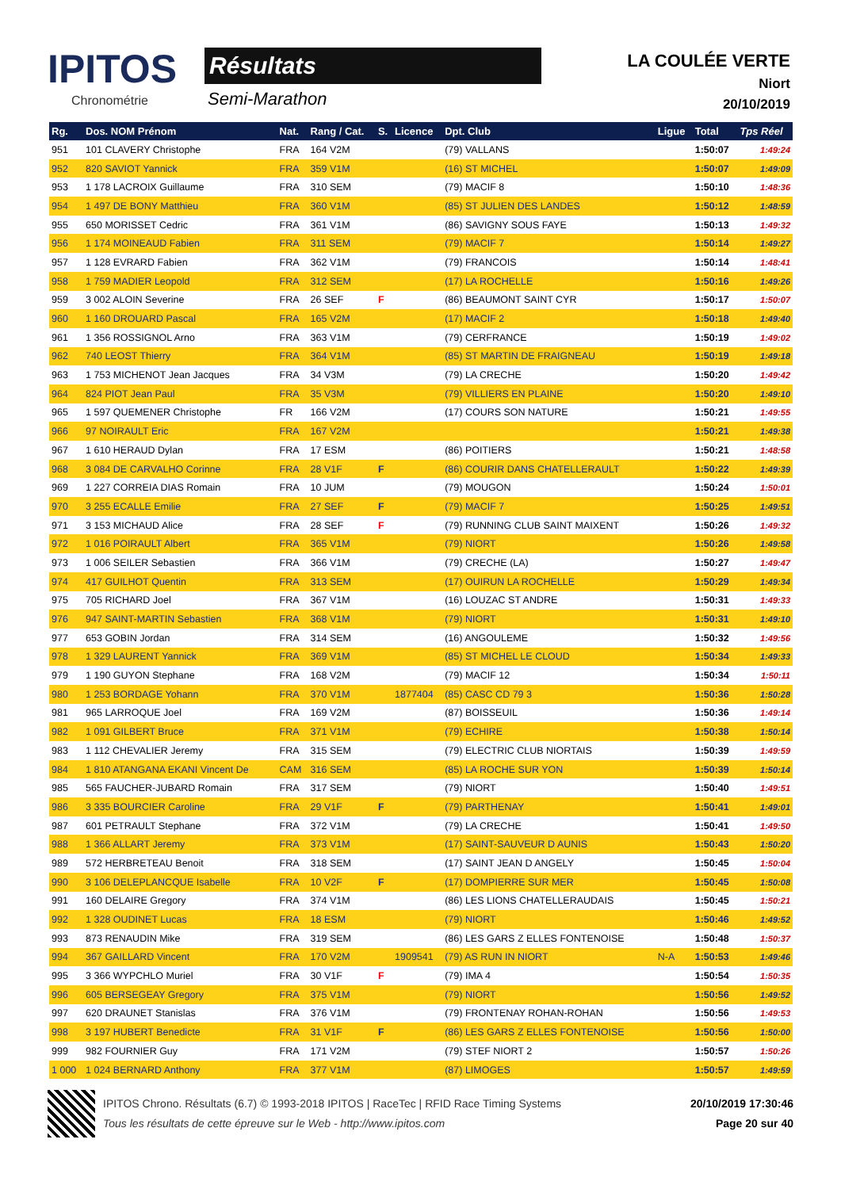IPITOS
Chronométrie
Résultats
Semi-Marathon
LA COULÉE VERTE
Niort
20/10/2019
| Rg. | Dos. NOM Prénom | Nat. | Rang / Cat. | S. | Licence | Dpt. Club | Ligue | Total | Tps Réel |
| --- | --- | --- | --- | --- | --- | --- | --- | --- | --- |
| 951 | 101 CLAVERY Christophe | FRA | 164 V2M | | | (79) VALLANS | | 1:50:07 | 1:49:24 |
| 952 | 820 SAVIOT Yannick | FRA | 359 V1M | | | (16) ST MICHEL | | 1:50:07 | 1:49:09 |
| 953 | 1 178 LACROIX Guillaume | FRA | 310 SEM | | | (79) MACIF 8 | | 1:50:10 | 1:48:36 |
| 954 | 1 497 DE BONY Matthieu | FRA | 360 V1M | | | (85) ST JULIEN DES LANDES | | 1:50:12 | 1:48:59 |
| 955 | 650 MORISSET Cedric | FRA | 361 V1M | | | (86) SAVIGNY SOUS FAYE | | 1:50:13 | 1:49:32 |
| 956 | 1 174 MOINEAUD Fabien | FRA | 311 SEM | | | (79) MACIF 7 | | 1:50:14 | 1:49:27 |
| 957 | 1 128 EVRARD Fabien | FRA | 362 V1M | | | (79) FRANCOIS | | 1:50:14 | 1:48:41 |
| 958 | 1 759 MADIER Leopold | FRA | 312 SEM | | | (17) LA ROCHELLE | | 1:50:16 | 1:49:26 |
| 959 | 3 002 ALOIN Severine | FRA | 26 SEF | F | | (86) BEAUMONT SAINT CYR | | 1:50:17 | 1:50:07 |
| 960 | 1 160 DROUARD Pascal | FRA | 165 V2M | | | (17) MACIF 2 | | 1:50:18 | 1:49:40 |
| 961 | 1 356 ROSSIGNOL Arno | FRA | 363 V1M | | | (79) CERFRANCE | | 1:50:19 | 1:49:02 |
| 962 | 740 LEOST Thierry | FRA | 364 V1M | | | (85) ST MARTIN DE FRAIGNEAU | | 1:50:19 | 1:49:18 |
| 963 | 1 753 MICHENOT Jean Jacques | FRA | 34 V3M | | | (79) LA CRECHE | | 1:50:20 | 1:49:42 |
| 964 | 824 PIOT Jean Paul | FRA | 35 V3M | | | (79) VILLIERS EN PLAINE | | 1:50:20 | 1:49:10 |
| 965 | 1 597 QUEMENER Christophe | FR | 166 V2M | | | (17) COURS SON NATURE | | 1:50:21 | 1:49:55 |
| 966 | 97 NOIRAULT Eric | FRA | 167 V2M | | | | | 1:50:21 | 1:49:38 |
| 967 | 1 610 HERAUD Dylan | FRA | 17 ESM | | | (86) POITIERS | | 1:50:21 | 1:48:58 |
| 968 | 3 084 DE CARVALHO Corinne | FRA | 28 V1F | F | | (86) COURIR DANS CHATELLERAULT | | 1:50:22 | 1:49:39 |
| 969 | 1 227 CORREIA DIAS Romain | FRA | 10 JUM | | | (79) MOUGON | | 1:50:24 | 1:50:01 |
| 970 | 3 255 ECALLE Emilie | FRA | 27 SEF | F | | (79) MACIF 7 | | 1:50:25 | 1:49:51 |
| 971 | 3 153 MICHAUD Alice | FRA | 28 SEF | F | | (79) RUNNING CLUB SAINT MAIXENT | | 1:50:26 | 1:49:32 |
| 972 | 1 016 POIRAULT Albert | FRA | 365 V1M | | | (79) NIORT | | 1:50:26 | 1:49:58 |
| 973 | 1 006 SEILER Sebastien | FRA | 366 V1M | | | (79) CRECHE (LA) | | 1:50:27 | 1:49:47 |
| 974 | 417 GUILHOT Quentin | FRA | 313 SEM | | | (17) OUIRUN LA ROCHELLE | | 1:50:29 | 1:49:34 |
| 975 | 705 RICHARD Joel | FRA | 367 V1M | | | (16) LOUZAC ST ANDRE | | 1:50:31 | 1:49:33 |
| 976 | 947 SAINT-MARTIN Sebastien | FRA | 368 V1M | | | (79) NIORT | | 1:50:31 | 1:49:10 |
| 977 | 653 GOBIN Jordan | FRA | 314 SEM | | | (16) ANGOULEME | | 1:50:32 | 1:49:56 |
| 978 | 1 329 LAURENT Yannick | FRA | 369 V1M | | | (85) ST MICHEL LE CLOUD | | 1:50:34 | 1:49:33 |
| 979 | 1 190 GUYON Stephane | FRA | 168 V2M | | | (79) MACIF 12 | | 1:50:34 | 1:50:11 |
| 980 | 1 253 BORDAGE Yohann | FRA | 370 V1M | | 1877404 | (85) CASC CD 79 3 | | 1:50:36 | 1:50:28 |
| 981 | 965 LARROQUE Joel | FRA | 169 V2M | | | (87) BOISSEUIL | | 1:50:36 | 1:49:14 |
| 982 | 1 091 GILBERT Bruce | FRA | 371 V1M | | | (79) ECHIRE | | 1:50:38 | 1:50:14 |
| 983 | 1 112 CHEVALIER Jeremy | FRA | 315 SEM | | | (79) ELECTRIC CLUB NIORTAIS | | 1:50:39 | 1:49:59 |
| 984 | 1 810 ATANGANA EKANI Vincent De | CAM | 316 SEM | | | (85) LA ROCHE SUR YON | | 1:50:39 | 1:50:14 |
| 985 | 565 FAUCHER-JUBARD Romain | FRA | 317 SEM | | | (79) NIORT | | 1:50:40 | 1:49:51 |
| 986 | 3 335 BOURCIER Caroline | FRA | 29 V1F | F | | (79) PARTHENAY | | 1:50:41 | 1:49:01 |
| 987 | 601 PETRAULT Stephane | FRA | 372 V1M | | | (79) LA CRECHE | | 1:50:41 | 1:49:50 |
| 988 | 1 366 ALLART Jeremy | FRA | 373 V1M | | | (17) SAINT-SAUVEUR D AUNIS | | 1:50:43 | 1:50:20 |
| 989 | 572 HERBRETEAU Benoit | FRA | 318 SEM | | | (17) SAINT JEAN D ANGELY | | 1:50:45 | 1:50:04 |
| 990 | 3 106 DELEPLANCQUE Isabelle | FRA | 10 V2F | F | | (17) DOMPIERRE SUR MER | | 1:50:45 | 1:50:08 |
| 991 | 160 DELAIRE Gregory | FRA | 374 V1M | | | (86) LES LIONS CHATELLERAUDAIS | | 1:50:45 | 1:50:21 |
| 992 | 1 328 OUDINET Lucas | FRA | 18 ESM | | | (79) NIORT | | 1:50:46 | 1:49:52 |
| 993 | 873 RENAUDIN Mike | FRA | 319 SEM | | | (86) LES GARS Z ELLES FONTENOISE | | 1:50:48 | 1:50:37 |
| 994 | 367 GAILLARD Vincent | FRA | 170 V2M | | 1909541 | (79) AS RUN IN NIORT | N-A | 1:50:53 | 1:49:46 |
| 995 | 3 366 WYPCHLO Muriel | FRA | 30 V1F | F | | (79) IMA 4 | | 1:50:54 | 1:50:35 |
| 996 | 605 BERSEGEAY Gregory | FRA | 375 V1M | | | (79) NIORT | | 1:50:56 | 1:49:52 |
| 997 | 620 DRAUNET Stanislas | FRA | 376 V1M | | | (79) FRONTENAY ROHAN-ROHAN | | 1:50:56 | 1:49:53 |
| 998 | 3 197 HUBERT Benedicte | FRA | 31 V1F | F | | (86) LES GARS Z ELLES FONTENOISE | | 1:50:56 | 1:50:00 |
| 999 | 982 FOURNIER Guy | FRA | 171 V2M | | | (79) STEF NIORT 2 | | 1:50:57 | 1:50:26 |
| 1 000 | 1 024 BERNARD Anthony | FRA | 377 V1M | | | (87) LIMOGES | | 1:50:57 | 1:49:59 |
IPITOS Chrono. Résultats (6.7) © 1993-2018 IPITOS | RaceTec | RFID Race Timing Systems
Tous les résultats de cette épreuve sur le Web - http://www.ipitos.com
20/10/2019 17:30:46
Page 20 sur 40